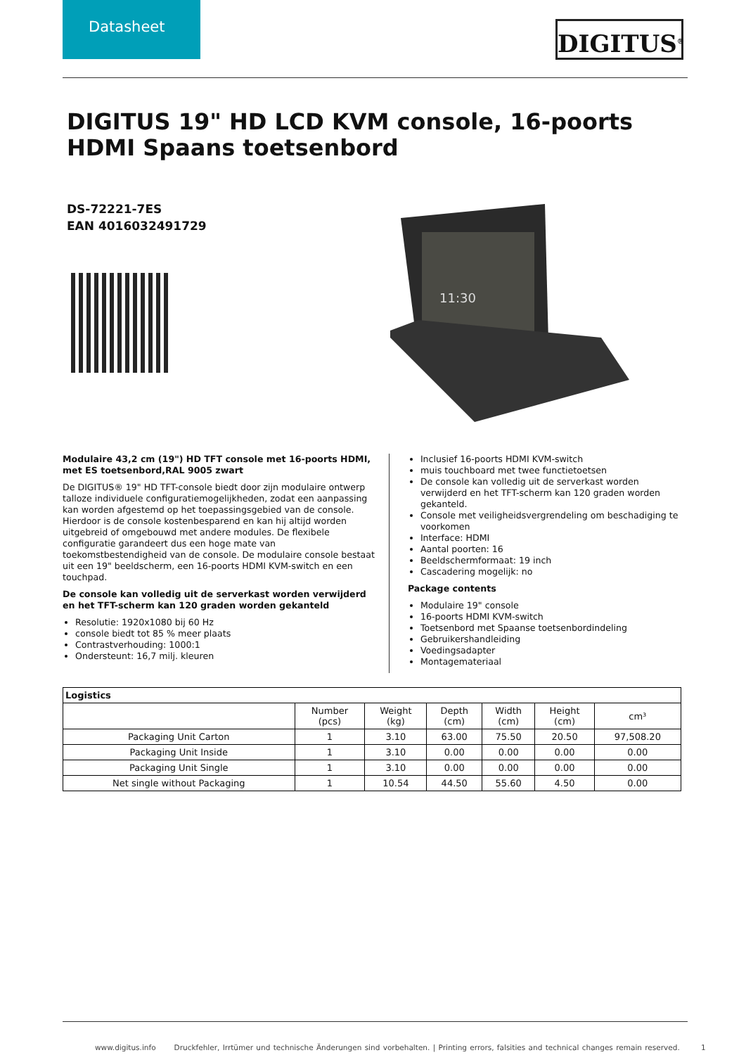Datasheet
DIGITUS<sup>®</sup>
DIGITUS 19" HD LCD KVM console, 16-poorts HDMI Spaans toetsenbord
DS-72221-7ES
EAN 4016032491729
11:30
Modulaire 43,2 cm (19") HD TFT console met 16-poorts HDMI, met ES toetsenbord,RAL 9005 zwart
De DIGITUS® 19" HD TFT-console biedt door zijn modulaire ontwerp talloze individuele configuratiemogelijkheden, zodat een aanpassing kan worden afgestemd op het toepassingsgebied van de console. Hierdoor is de console kostenbesparend en kan hij altijd worden uitgebreid of omgebouwd met andere modules. De flexibele configuratie garandeert dus een hoge mate van toekomstbestendigheid van de console. De modulaire console bestaat uit een 19" beeldscherm, een 16-poorts HDMI KVM-switch en een touchpad.
De console kan volledig uit de serverkast worden verwijderd en het TFT-scherm kan 120 graden worden gekanteld
Resolutie: 1920x1080 bij 60 Hz
console biedt tot 85 % meer plaats
Contrastverhouding: 1000:1
Ondersteunt: 16,7 milj. kleuren
Inclusief 16-poorts HDMI KVM-switch
muis touchboard met twee functietoetsen
De console kan volledig uit de serverkast worden verwijderd en het TFT-scherm kan 120 graden worden gekanteld.
Console met veiligheidsvergrendeling om beschadiging te voorkomen
Interface: HDMI
Aantal poorten: 16
Beeldschermformaat: 19 inch
Cascadering mogelijk: no
Package contents
Modulaire 19" console
16-poorts HDMI KVM-switch
Toetsenbord met Spaanse toetsenbordindeling
Gebruikershandleiding
Voedingsadapter
Montagemateriaal
| Logistics | | | | | | |
| --- | --- | --- | --- | --- | --- | --- |
| | Number (pcs) | Weight (kg) | Depth (cm) | Width (cm) | Height (cm) | cm³ |
| Packaging Unit Carton | 1 | 3.10 | 63.00 | 75.50 | 20.50 | 97,508.20 |
| Packaging Unit Inside | 1 | 3.10 | 0.00 | 0.00 | 0.00 | 0.00 |
| Packaging Unit Single | 1 | 3.10 | 0.00 | 0.00 | 0.00 | 0.00 |
| Net single without Packaging | 1 | 10.54 | 44.50 | 55.60 | 4.50 | 0.00 |
www.digitus.info Druckfehler, Irrtümer und technische Änderungen sind vorbehalten. | Printing errors, falsities and technical changes remain reserved. 1